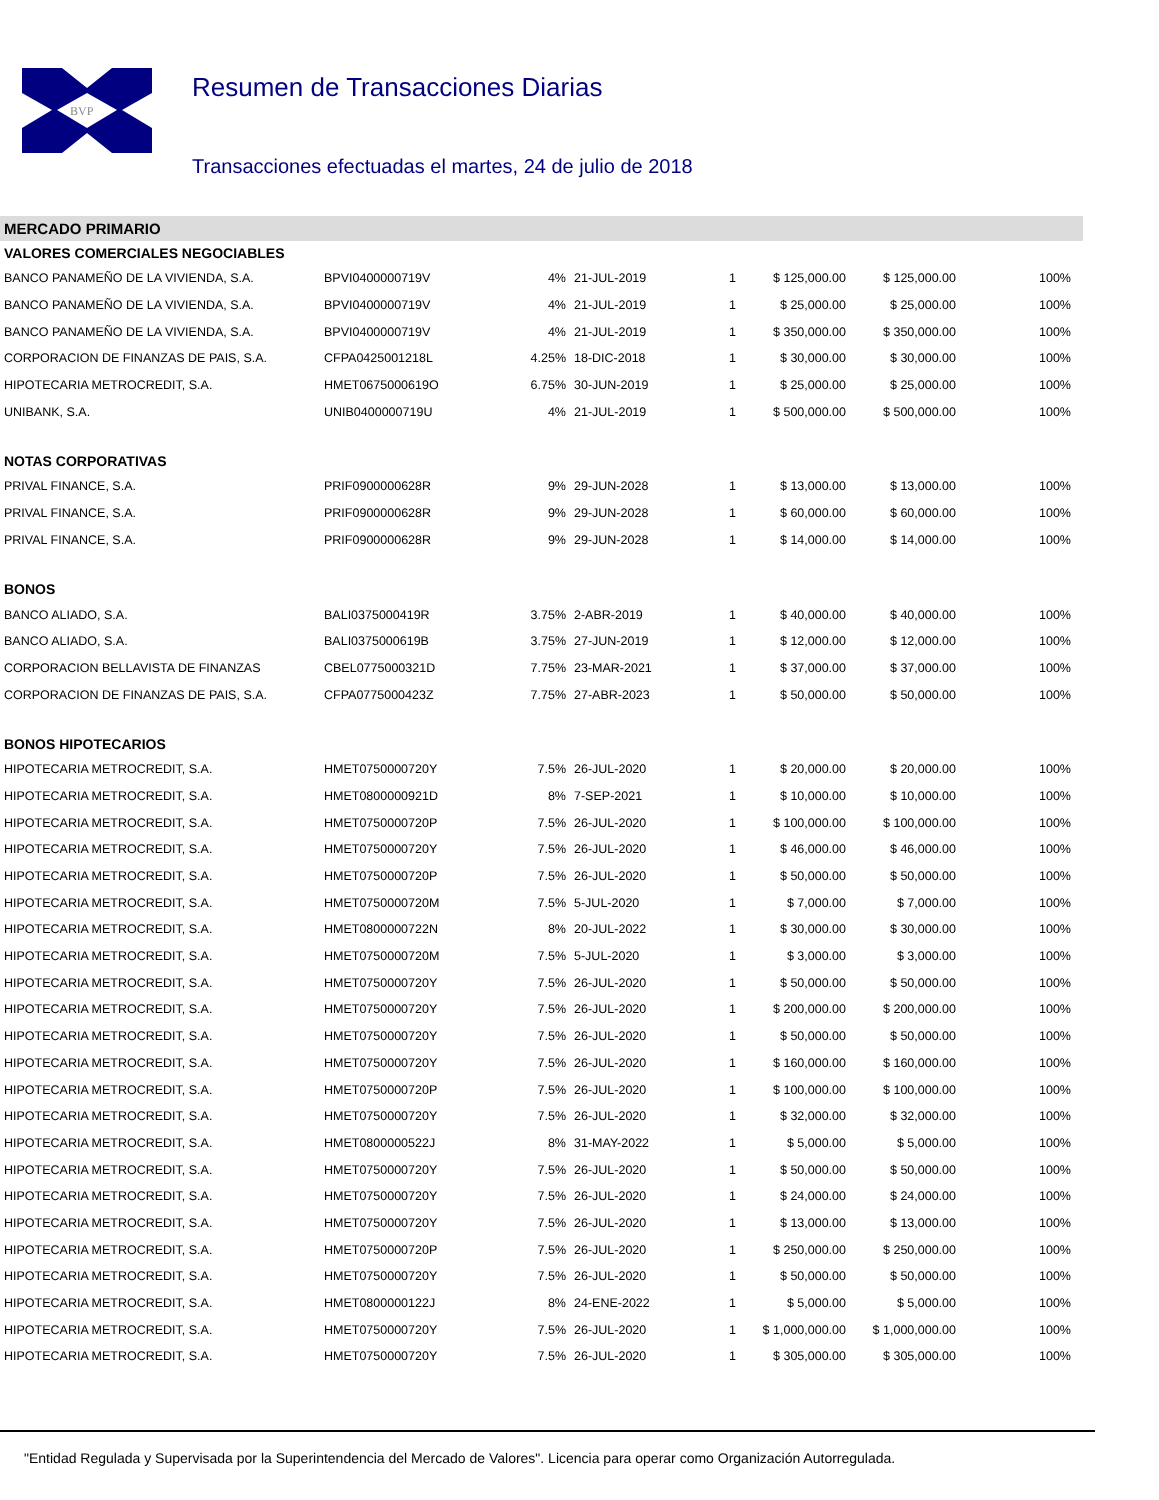BVP
Resumen de Transacciones Diarias
Transacciones efectuadas el martes, 24 de julio de 2018
MERCADO PRIMARIO
| VALORES COMERCIALES NEGOCIABLES | | | | | | | |
| BANCO PANAMEÑO DE LA VIVIENDA, S.A. | BPVI0400000719V | 4% | 21-JUL-2019 | 1 | $ 125,000.00 | $ 125,000.00 | 100% |
| BANCO PANAMEÑO DE LA VIVIENDA, S.A. | BPVI0400000719V | 4% | 21-JUL-2019 | 1 | $ 25,000.00 | $ 25,000.00 | 100% |
| BANCO PANAMEÑO DE LA VIVIENDA, S.A. | BPVI0400000719V | 4% | 21-JUL-2019 | 1 | $ 350,000.00 | $ 350,000.00 | 100% |
| CORPORACION DE FINANZAS DE PAIS, S.A. | CFPA0425001218L | 4.25% | 18-DIC-2018 | 1 | $ 30,000.00 | $ 30,000.00 | 100% |
| HIPOTECARIA METROCREDIT, S.A. | HMET0675000619O | 6.75% | 30-JUN-2019 | 1 | $ 25,000.00 | $ 25,000.00 | 100% |
| UNIBANK, S.A. | UNIB0400000719U | 4% | 21-JUL-2019 | 1 | $ 500,000.00 | $ 500,000.00 | 100% |
| NOTAS CORPORATIVAS | | | | | | | |
| PRIVAL FINANCE, S.A. | PRIF0900000628R | 9% | 29-JUN-2028 | 1 | $ 13,000.00 | $ 13,000.00 | 100% |
| PRIVAL FINANCE, S.A. | PRIF0900000628R | 9% | 29-JUN-2028 | 1 | $ 60,000.00 | $ 60,000.00 | 100% |
| PRIVAL FINANCE, S.A. | PRIF0900000628R | 9% | 29-JUN-2028 | 1 | $ 14,000.00 | $ 14,000.00 | 100% |
| BONOS | | | | | | | |
| BANCO ALIADO, S.A. | BALI0375000419R | 3.75% | 2-ABR-2019 | 1 | $ 40,000.00 | $ 40,000.00 | 100% |
| BANCO ALIADO, S.A. | BALI0375000619B | 3.75% | 27-JUN-2019 | 1 | $ 12,000.00 | $ 12,000.00 | 100% |
| CORPORACION BELLAVISTA DE FINANZAS | CBEL0775000321D | 7.75% | 23-MAR-2021 | 1 | $ 37,000.00 | $ 37,000.00 | 100% |
| CORPORACION DE FINANZAS DE PAIS, S.A. | CFPA0775000423Z | 7.75% | 27-ABR-2023 | 1 | $ 50,000.00 | $ 50,000.00 | 100% |
| BONOS HIPOTECARIOS | | | | | | | |
| HIPOTECARIA METROCREDIT, S.A. | HMET0750000720Y | 7.5% | 26-JUL-2020 | 1 | $ 20,000.00 | $ 20,000.00 | 100% |
| HIPOTECARIA METROCREDIT, S.A. | HMET0800000921D | 8% | 7-SEP-2021 | 1 | $ 10,000.00 | $ 10,000.00 | 100% |
| HIPOTECARIA METROCREDIT, S.A. | HMET0750000720P | 7.5% | 26-JUL-2020 | 1 | $ 100,000.00 | $ 100,000.00 | 100% |
| HIPOTECARIA METROCREDIT, S.A. | HMET0750000720Y | 7.5% | 26-JUL-2020 | 1 | $ 46,000.00 | $ 46,000.00 | 100% |
| HIPOTECARIA METROCREDIT, S.A. | HMET0750000720P | 7.5% | 26-JUL-2020 | 1 | $ 50,000.00 | $ 50,000.00 | 100% |
| HIPOTECARIA METROCREDIT, S.A. | HMET0750000720M | 7.5% | 5-JUL-2020 | 1 | $ 7,000.00 | $ 7,000.00 | 100% |
| HIPOTECARIA METROCREDIT, S.A. | HMET0800000722N | 8% | 20-JUL-2022 | 1 | $ 30,000.00 | $ 30,000.00 | 100% |
| HIPOTECARIA METROCREDIT, S.A. | HMET0750000720M | 7.5% | 5-JUL-2020 | 1 | $ 3,000.00 | $ 3,000.00 | 100% |
| HIPOTECARIA METROCREDIT, S.A. | HMET0750000720Y | 7.5% | 26-JUL-2020 | 1 | $ 50,000.00 | $ 50,000.00 | 100% |
| HIPOTECARIA METROCREDIT, S.A. | HMET0750000720Y | 7.5% | 26-JUL-2020 | 1 | $ 200,000.00 | $ 200,000.00 | 100% |
| HIPOTECARIA METROCREDIT, S.A. | HMET0750000720Y | 7.5% | 26-JUL-2020 | 1 | $ 50,000.00 | $ 50,000.00 | 100% |
| HIPOTECARIA METROCREDIT, S.A. | HMET0750000720Y | 7.5% | 26-JUL-2020 | 1 | $ 160,000.00 | $ 160,000.00 | 100% |
| HIPOTECARIA METROCREDIT, S.A. | HMET0750000720P | 7.5% | 26-JUL-2020 | 1 | $ 100,000.00 | $ 100,000.00 | 100% |
| HIPOTECARIA METROCREDIT, S.A. | HMET0750000720Y | 7.5% | 26-JUL-2020 | 1 | $ 32,000.00 | $ 32,000.00 | 100% |
| HIPOTECARIA METROCREDIT, S.A. | HMET0800000522J | 8% | 31-MAY-2022 | 1 | $ 5,000.00 | $ 5,000.00 | 100% |
| HIPOTECARIA METROCREDIT, S.A. | HMET0750000720Y | 7.5% | 26-JUL-2020 | 1 | $ 50,000.00 | $ 50,000.00 | 100% |
| HIPOTECARIA METROCREDIT, S.A. | HMET0750000720Y | 7.5% | 26-JUL-2020 | 1 | $ 24,000.00 | $ 24,000.00 | 100% |
| HIPOTECARIA METROCREDIT, S.A. | HMET0750000720Y | 7.5% | 26-JUL-2020 | 1 | $ 13,000.00 | $ 13,000.00 | 100% |
| HIPOTECARIA METROCREDIT, S.A. | HMET0750000720P | 7.5% | 26-JUL-2020 | 1 | $ 250,000.00 | $ 250,000.00 | 100% |
| HIPOTECARIA METROCREDIT, S.A. | HMET0750000720Y | 7.5% | 26-JUL-2020 | 1 | $ 50,000.00 | $ 50,000.00 | 100% |
| HIPOTECARIA METROCREDIT, S.A. | HMET0800000122J | 8% | 24-ENE-2022 | 1 | $ 5,000.00 | $ 5,000.00 | 100% |
| HIPOTECARIA METROCREDIT, S.A. | HMET0750000720Y | 7.5% | 26-JUL-2020 | 1 | $ 1,000,000.00 | $ 1,000,000.00 | 100% |
| HIPOTECARIA METROCREDIT, S.A. | HMET0750000720Y | 7.5% | 26-JUL-2020 | 1 | $ 305,000.00 | $ 305,000.00 | 100% |
"Entidad Regulada y Supervisada por la Superintendencia del Mercado de Valores". Licencia para operar como Organización Autorregulada.